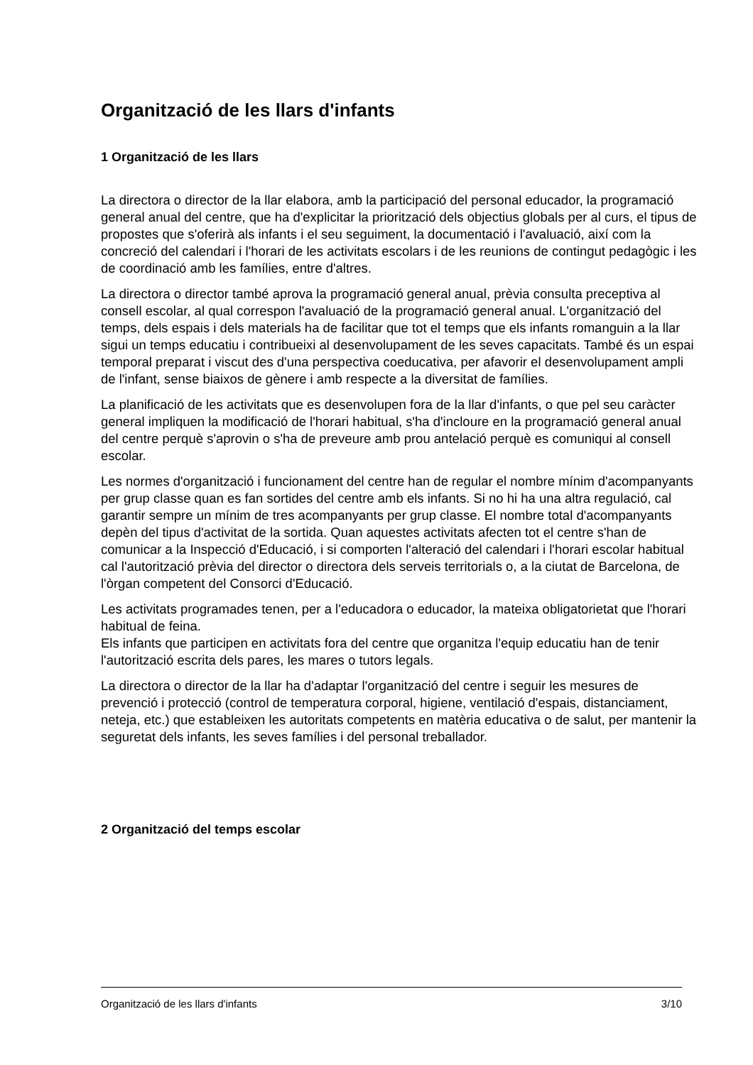Organització de les llars d'infants
1 Organització de les llars
La directora o director de la llar elabora, amb la participació del personal educador, la programació general anual del centre, que ha d'explicitar la priorització dels objectius globals per al curs, el tipus de propostes que s'oferirà als infants i el seu seguiment, la documentació i l'avaluació, així com la concreció del calendari i l'horari de les activitats escolars i de les reunions de contingut pedagògic i les de coordinació amb les famílies, entre d'altres.
La directora o director també aprova la programació general anual, prèvia consulta preceptiva al consell escolar, al qual correspon l'avaluació de la programació general anual. L'organització del temps, dels espais i dels materials ha de facilitar que tot el temps que els infants romanguin a la llar sigui un temps educatiu i contribueixi al desenvolupament de les seves capacitats. També és un espai temporal preparat i viscut des d'una perspectiva coeducativa, per afavorir el desenvolupament ampli de l'infant, sense biaixos de gènere i amb respecte a la diversitat de famílies.
La planificació de les activitats que es desenvolupen fora de la llar d'infants, o que pel seu caràcter general impliquen la modificació de l'horari habitual, s'ha d'incloure en la programació general anual del centre perquè s'aprovin o s'ha de preveure amb prou antelació perquè es comuniqui al consell escolar.
Les normes d'organització i funcionament del centre han de regular el nombre mínim d'acompanyants per grup classe quan es fan sortides del centre amb els infants. Si no hi ha una altra regulació, cal garantir sempre un mínim de tres acompanyants per grup classe. El nombre total d'acompanyants depèn del tipus d'activitat de la sortida. Quan aquestes activitats afecten tot el centre s'han de comunicar a la Inspecció d'Educació, i si comporten l'alteració del calendari i l'horari escolar habitual cal l'autorització prèvia del director o directora dels serveis territorials o, a la ciutat de Barcelona, de l'òrgan competent del Consorci d'Educació.
Les activitats programades tenen, per a l'educadora o educador, la mateixa obligatorietat que l'horari habitual de feina.
Els infants que participen en activitats fora del centre que organitza l'equip educatiu han de tenir l'autorització escrita dels pares, les mares o tutors legals.
La directora o director de la llar ha d'adaptar l'organització del centre i seguir les mesures de prevenció i protecció (control de temperatura corporal, higiene, ventilació d'espais, distanciament, neteja, etc.) que estableixen les autoritats competents en matèria educativa o de salut, per mantenir la seguretat dels infants, les seves famílies i del personal treballador.
2 Organització del temps escolar
Organització de les llars d'infants 3/10